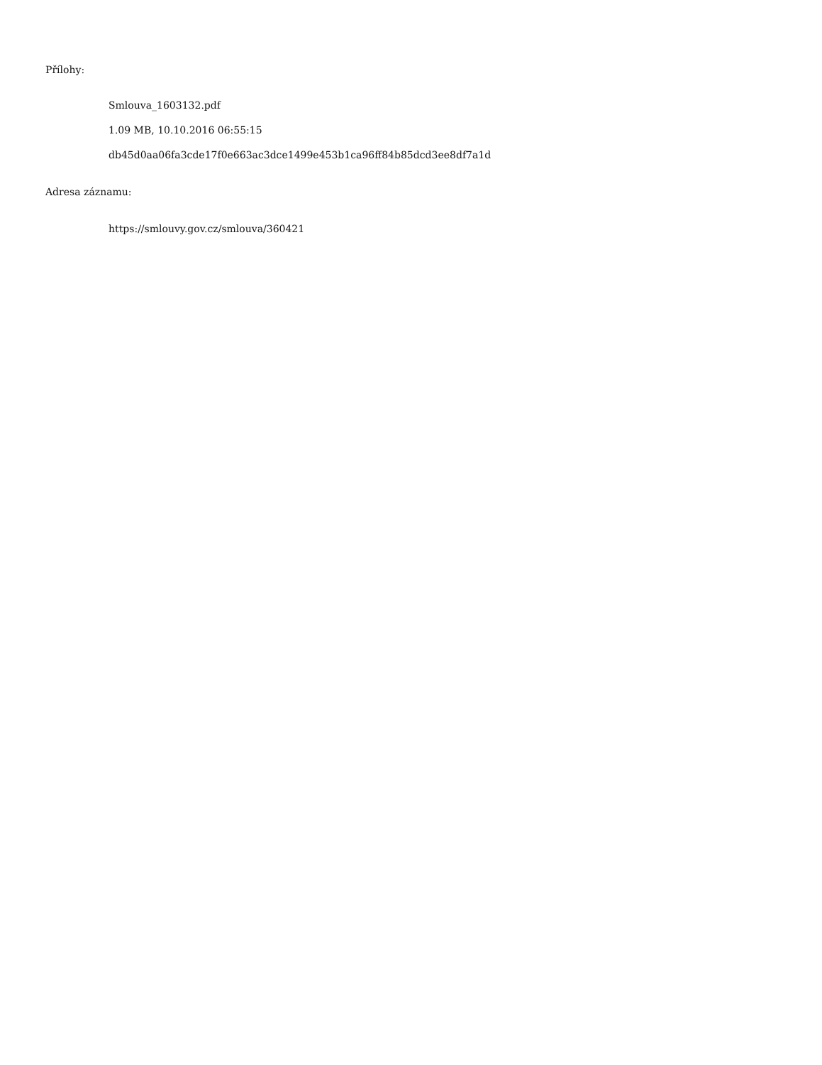Přílohy:
Smlouva_1603132.pdf
1.09 MB, 10.10.2016 06:55:15
db45d0aa06fa3cde17f0e663ac3dce1499e453b1ca96ff84b85dcd3ee8df7a1d
Adresa záznamu:
https://smlouvy.gov.cz/smlouva/360421